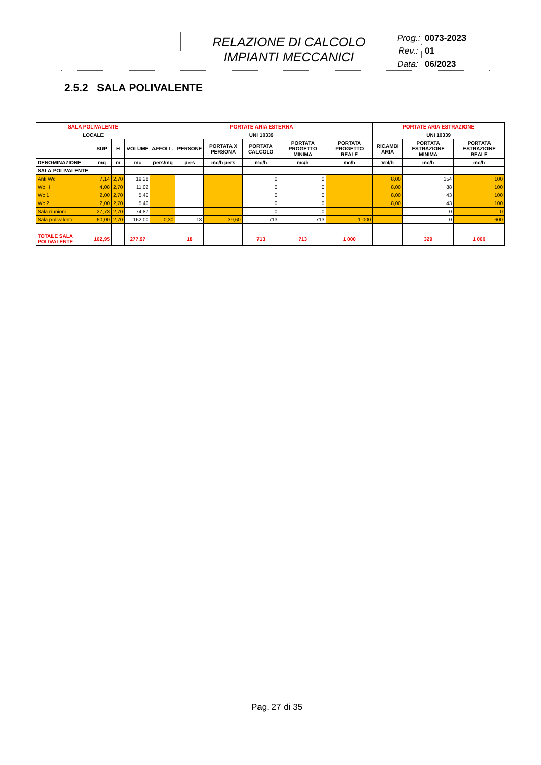RELAZIONE DI CALCOLO
IMPIANTI MECCANICI
Prog.: 0073-2023 Rev.: 01 Data: 06/2023
2.5.2 SALA POLIVALENTE
| SALA POLIVALENTE | | | | PORTATE ARIA ESTERNA | | | | | | PORTATE ARIA ESTRAZIONE | | |
| --- | --- | --- | --- | --- | --- | --- | --- | --- | --- | --- | --- | --- |
| LOCALE | | | | UNI 10339 | | | | | | UNI 10339 | | |
| | SUP | H | VOLUME | AFFOLL. | PERSONE | PORTATA X PERSONA | PORTATA CALCOLO | PORTATA PROGETTO MINIMA | PORTATA PROGETTO REALE | RICAMBI ARIA | PORTATA ESTRAZIONE MINIMA | PORTATA ESTRAZIONE REALE |
| DENOMINAZIONE | mq | m | mc | pers/mq | pers | mc/h pers | mc/h | mc/h | mc/h | Vol/h | mc/h | mc/h |
| SALA POLIVALENTE | | | | | | | | | | | | |
| Anti Wc | 7,14 | 2,70 | 19,28 | | | | 0 | 0 | | 8,00 | 154 | 100 |
| Wc H | 4,08 | 2,70 | 11,02 | | | | 0 | 0 | | 8,00 | 88 | 100 |
| Wc 1 | 2,00 | 2,70 | 5,40 | | | | 0 | 0 | | 8,00 | 43 | 100 |
| Wc 2 | 2,00 | 2,70 | 5,40 | | | | 0 | 0 | | 8,00 | 43 | 100 |
| Sala riunioni | 27,73 | 2,70 | 74,87 | | | | 0 | 0 | | | 0 | 0 |
| Sala polivalente | 60,00 | 2,70 | 162,00 | 0,30 | 18 | 39,60 | 713 | 713 | 1 000 | | 0 | 600 |
| TOTALE SALA POLIVALENTE | 102,95 | | 277,97 | | 18 | | 713 | 713 | 1 000 | | 329 | 1 000 |
Pag. 27 di 35